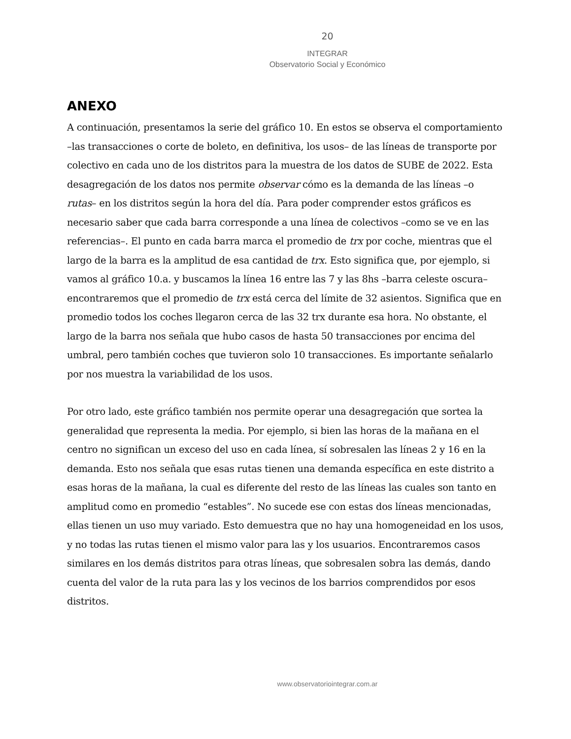20
INTEGRAR
Observatorio Social y Económico
ANEXO
A continuación, presentamos la serie del gráfico 10. En estos se observa el comportamiento –las transacciones o corte de boleto, en definitiva, los usos– de las líneas de transporte por colectivo en cada uno de los distritos para la muestra de los datos de SUBE de 2022. Esta desagregación de los datos nos permite observar cómo es la demanda de las líneas –o rutas– en los distritos según la hora del día. Para poder comprender estos gráficos es necesario saber que cada barra corresponde a una línea de colectivos –como se ve en las referencias–. El punto en cada barra marca el promedio de trx por coche, mientras que el largo de la barra es la amplitud de esa cantidad de trx. Esto significa que, por ejemplo, si vamos al gráfico 10.a. y buscamos la línea 16 entre las 7 y las 8hs –barra celeste oscura– encontraremos que el promedio de trx está cerca del límite de 32 asientos. Significa que en promedio todos los coches llegaron cerca de las 32 trx durante esa hora. No obstante, el largo de la barra nos señala que hubo casos de hasta 50 transacciones por encima del umbral, pero también coches que tuvieron solo 10 transacciones. Es importante señalarlo por nos muestra la variabilidad de los usos.
Por otro lado, este gráfico también nos permite operar una desagregación que sortea la generalidad que representa la media. Por ejemplo, si bien las horas de la mañana en el centro no significan un exceso del uso en cada línea, sí sobresalen las líneas 2 y 16 en la demanda. Esto nos señala que esas rutas tienen una demanda específica en este distrito a esas horas de la mañana, la cual es diferente del resto de las líneas las cuales son tanto en amplitud como en promedio “estables”. No sucede ese con estas dos líneas mencionadas, ellas tienen un uso muy variado. Esto demuestra que no hay una homogeneidad en los usos, y no todas las rutas tienen el mismo valor para las y los usuarios. Encontraremos casos similares en los demás distritos para otras líneas, que sobresalen sobra las demás, dando cuenta del valor de la ruta para las y los vecinos de los barrios comprendidos por esos distritos.
www.observatoriointegrar.com.ar